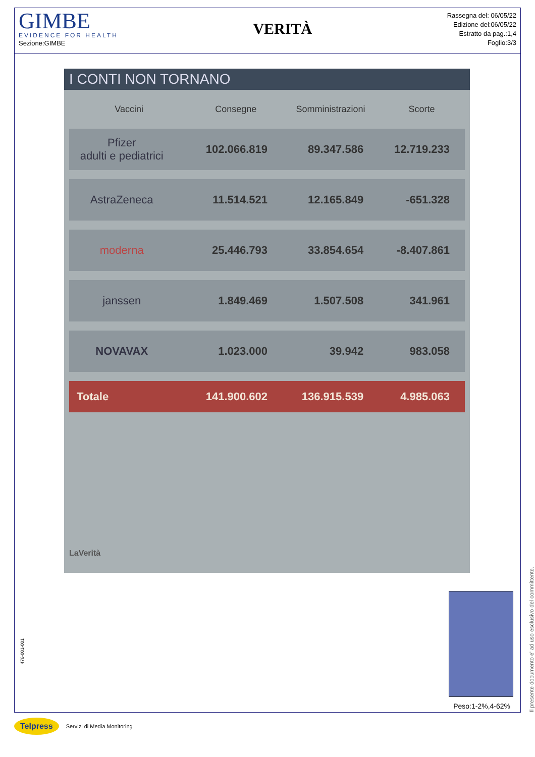GIMBE
EVIDENCE FOR HEALTH
Sezione:GIMBE
VERITÀ
Rassegna del: 06/05/22
Edizione del:06/05/22
Estratto da pag.:1,4
Foglio:3/3
I CONTI NON TORNANO
| Vaccini | Consegne | Somministrazioni | Scorte |
| --- | --- | --- | --- |
| Pfizer adulti e pediatrici | 102.066.819 | 89.347.586 | 12.719.233 |
| AstraZeneca | 11.514.521 | 12.165.849 | -651.328 |
| moderna | 25.446.793 | 33.854.654 | -8.407.861 |
| janssen | 1.849.469 | 1.507.508 | 341.961 |
| NOVAVAX | 1.023.000 | 39.942 | 983.058 |
| Totale | 141.900.602 | 136.915.539 | 4.985.063 |
LaVerità
Peso:1-2%,4-62%
Il presente documento e' ad uso esclusivo del committente.
476-001-001
Telpress Servizi di Media Monitoring